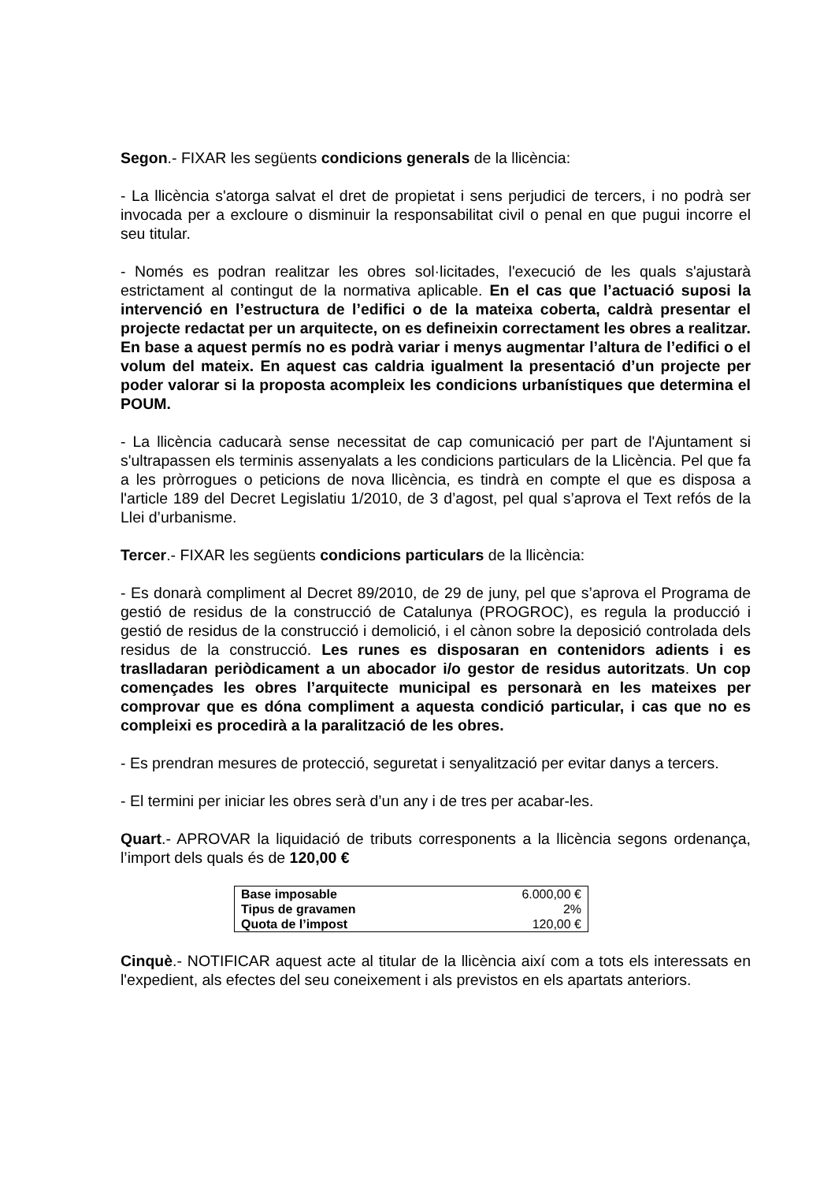Segon.- FIXAR les següents condicions generals de la llicència:
- La llicència s'atorga salvat el dret de propietat i sens perjudici de tercers, i no podrà ser invocada per a excloure o disminuir la responsabilitat civil o penal en que pugui incorre el seu titular.
- Només es podran realitzar les obres sol·licitades, l'execució de les quals s'ajustarà estrictament al contingut de la normativa aplicable. En el cas que l’actuació suposi la intervenció en l’estructura de l’edifici o de la mateixa coberta, caldrà presentar el projecte redactat per un arquitecte, on es defineixin correctament les obres a realitzar. En base a aquest permís no es podrà variar i menys augmentar l’altura de l’edifici o el volum del mateix. En aquest cas caldria igualment la presentació d’un projecte per poder valorar si la proposta acompleix les condicions urbanístiques que determina el POUM.
- La llicència caducarà sense necessitat de cap comunicació per part de l'Ajuntament si s'ultrapassen els terminis assenyalats a les condicions particulars de la Llicència. Pel que fa a les pròrrogues o peticions de nova llicència, es tindrà en compte el que es disposa a l'article 189 del Decret Legislatiu 1/2010, de 3 d’agost, pel qual s’aprova el Text refós de la Llei d’urbanisme.
Tercer.- FIXAR les següents condicions particulars de la llicència:
- Es donarà compliment al Decret 89/2010, de 29 de juny, pel que s’aprova el Programa de gestió de residus de la construcció de Catalunya (PROGROC), es regula la producció i gestió de residus de la construcció i demolició, i el cànon sobre la deposició controlada dels residus de la construcció. Les runes es disposaran en contenidors adients i es traslladaran periòdicament a un abocador i/o gestor de residus autoritzats. Un cop començades les obres l’arquitecte municipal es personarà en les mateixes per comprovar que es dóna compliment a aquesta condició particular, i cas que no es compleixi es procedirà a la paralització de les obres.
- Es prendran mesures de protecció, seguretat i senyalització per evitar danys a tercers.
- El termini per iniciar les obres serà d’un any i de tres per acabar-les.
Quart.- APROVAR la liquidació de tributs corresponents a la llicència segons ordenança, l’import dels quals és de 120,00 €
| Base imposable | 6.000,00 € |
| Tipus de gravamen | 2% |
| Quota de l’impost | 120,00 € |
Cinquè.- NOTIFICAR aquest acte al titular de la llicència així com a tots els interessats en l'expedient, als efectes del seu coneixement i als previstos en els apartats anteriors.